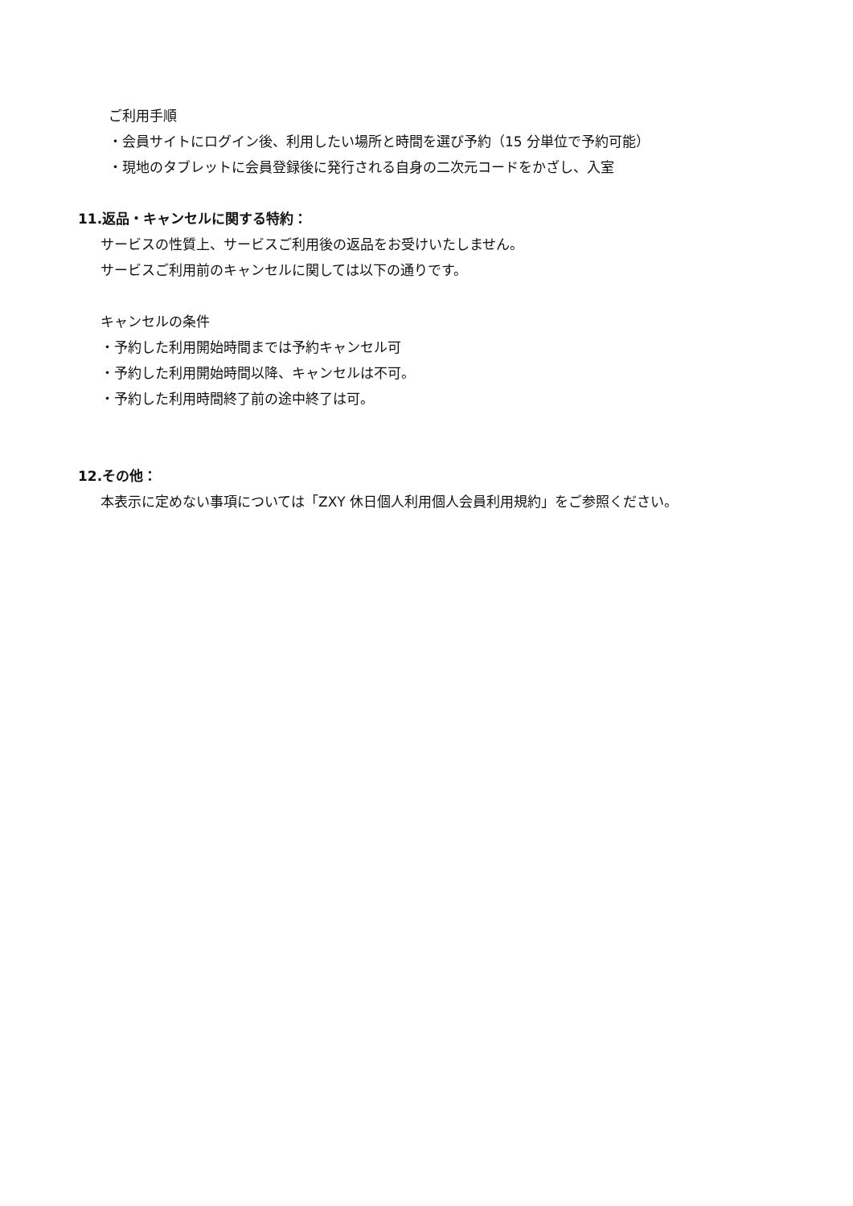ご利用手順
・会員サイトにログイン後、利用したい場所と時間を選び予約（15 分単位で予約可能）
・現地のタブレットに会員登録後に発行される自身の二次元コードをかざし、入室
11.返品・キャンセルに関する特約：
サービスの性質上、サービスご利用後の返品をお受けいたしません。
サービスご利用前のキャンセルに関しては以下の通りです。
キャンセルの条件
・予約した利用開始時間までは予約キャンセル可
・予約した利用開始時間以降、キャンセルは不可。
・予約した利用時間終了前の途中終了は可。
12.その他：
本表示に定めない事項については「ZXY 休日個人利用個人会員利用規約」をご参照ください。